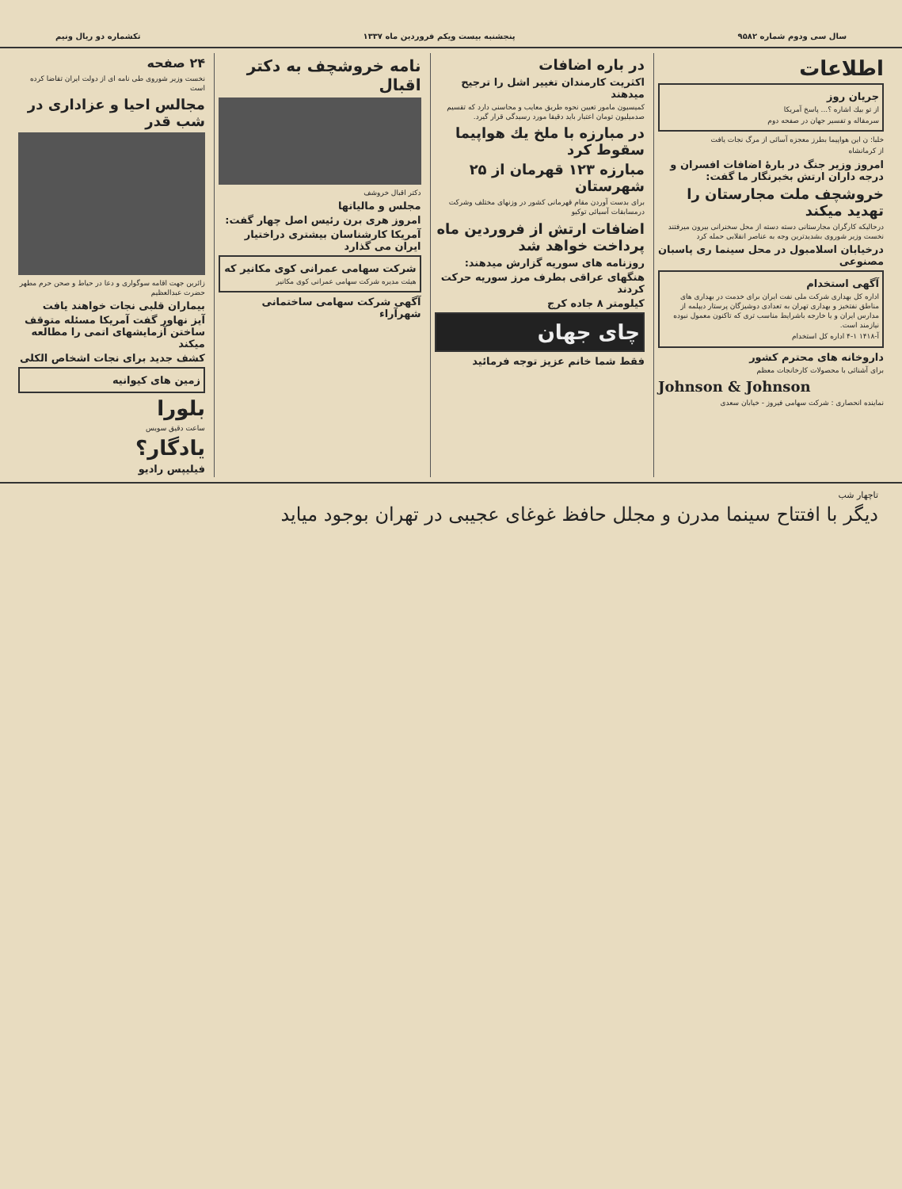سال سی ودوم شماره ۹۵۸۲ پنجشنبه بیست ویکم فروردین ماه ۱۳۳۷ تکشماره دو ریال ونیم
اطلاعات
جریان روز
از تو بیك اشاره ؟... پاسخ آمریکا
سرمقاله و تفسیر جهان در صفحه دوم
خلبا: ن این هواپیما بطرز معجزه آسائی از مرگ نجات یافت
از کرمانشاه
امروز وزیر جنگ در بارهٔ اضافات افسران و درجه داران ارتش بخبرنگار ما گفت:
خروشچف ملت مجارستان را تهدید میکند
درحالیکه کارگران مجارستانی دسته دسته از محل سخنرانی بیرون میرفتند نخست وزیر شوروی بشدیدترین وجه به عناصر انقلابی حمله کرد
درخیابان اسلامبول در محل سینما ری پاسبان مصنوعی
آگهی استخدام
اداره کل بهداری شرکت ملی نفت ایران برای خدمت در بهداری های مناطق نفتخیز و بهداری تهران به تعدادی دوشیزگان پرستار دیپلمه از مدارس ایران و یا خارجه باشرایط مناسب تری که تاکنون معمول نبوده نیازمند است.
آ-۱۴۱۸ ۱-۴ اداره کل استخدام
داروخانه های محترم کشور
برای آشنائی با محصولات کارخانجات معظم
Johnson & Johnson
نماینده انحصاری : شرکت سهامی فیروز - خیابان سعدی
در باره اضافات
اکثریت کارمندان تغییر اشل را ترجیح میدهند
کمیسیون مامور تعیین نحوه طریق معایب و محاسنی دارد که تقسیم صدمیلیون تومان اعتبار باید دقیقا مورد رسیدگی قرار گیرد.
در مبارزه با ملخ یك هواپیما سقوط كرد
مبارزه ۱۲۳ قهرمان از ۲۵ شهرستان
برای بدست آوردن مقام قهرمانی کشور در وزنهای مختلف وشرکت درمسابقات آسیائی توکیو
اضافات ارتش از فروردین ماه پرداخت خواهد شد
روزنامه های سوریه گزارش میدهند:
هنگهای عراقی بطرف مرز سوریه حرکت کردند
کیلومتر ۸ جاده کرج
چای جهان
فقط شما خانم عزیز توجه فرمائید
نامه خروشچف به دکتر اقبال
دکتر اقبال خروشف
مجلس و مالیاتها
امروز هری برن رئیس اصل چهار گفت:
آمریکا کارشناسان بیشتری دراختیار ایران می گذارد
شرکت سهامی عمرانی کوی مکانیر که
هیئت مدیره شرکت سهامی عمرانی کوی مکانیر
آگهی شرکت سهامی ساختمانی شهرآراء
۲۴ صفحه
نخست وزیر شوروی طی نامه ای از دولت ایران تقاضا کرده است
مجالس احیا و عزاداری در شب قدر
زائرین جهت اقامه سوگواری و دعا در حیاط و صحن حرم مطهر حضرت عبدالعظیم
بیماران قلبی نجات خواهند یافت
آیز نهاور گفت آمریکا مسئله متوقف ساختن آزمایشهای اتمی را مطالعه میکند
کشف جدید برای نجات اشخاص الکلی
زمین های کیوانیه
بلورا
ساعت دقیق سویس
یادگار؟
فیلیپس رادیو
تاچهار شب
دیگر با افتتاح سینما مدرن و مجلل حافظ غوغای عجیبی در تهران بوجود میاید